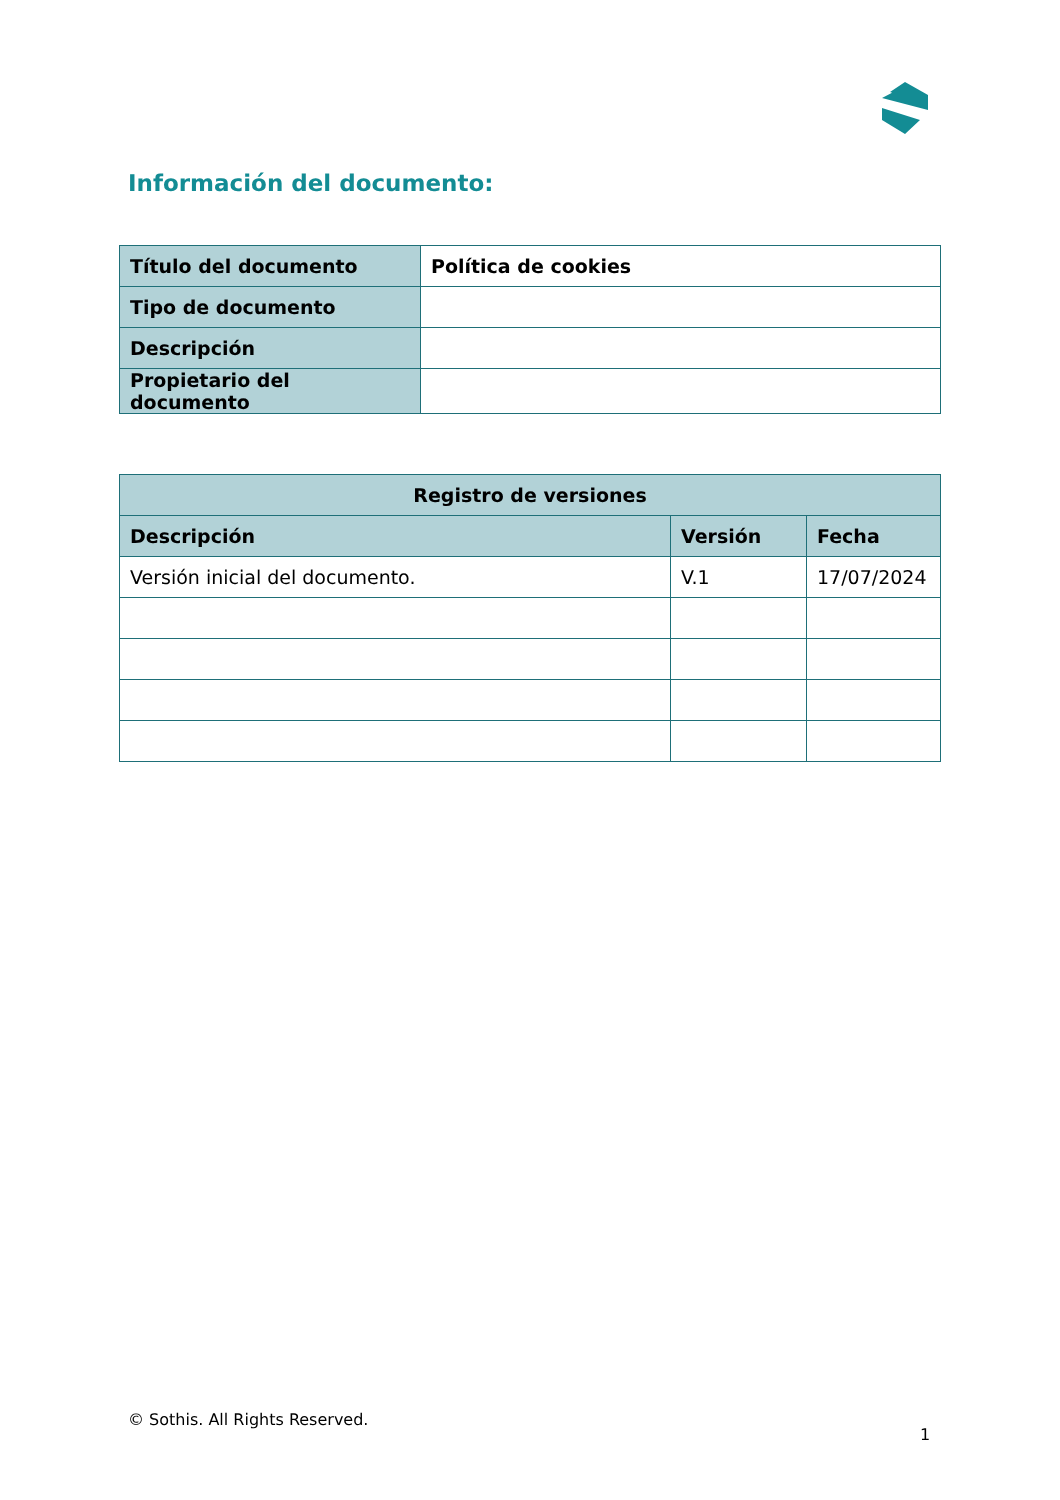Información del documento:
| Título del documento | Política de cookies |
| Tipo de documento | |
| Descripción | |
| Propietario del documento | |
| Registro de versiones | | |
| --- | --- | --- |
| Descripción | Versión | Fecha |
| Versión inicial del documento. | V.1 | 17/07/2024 |
© Sothis. All Rights Reserved.
1